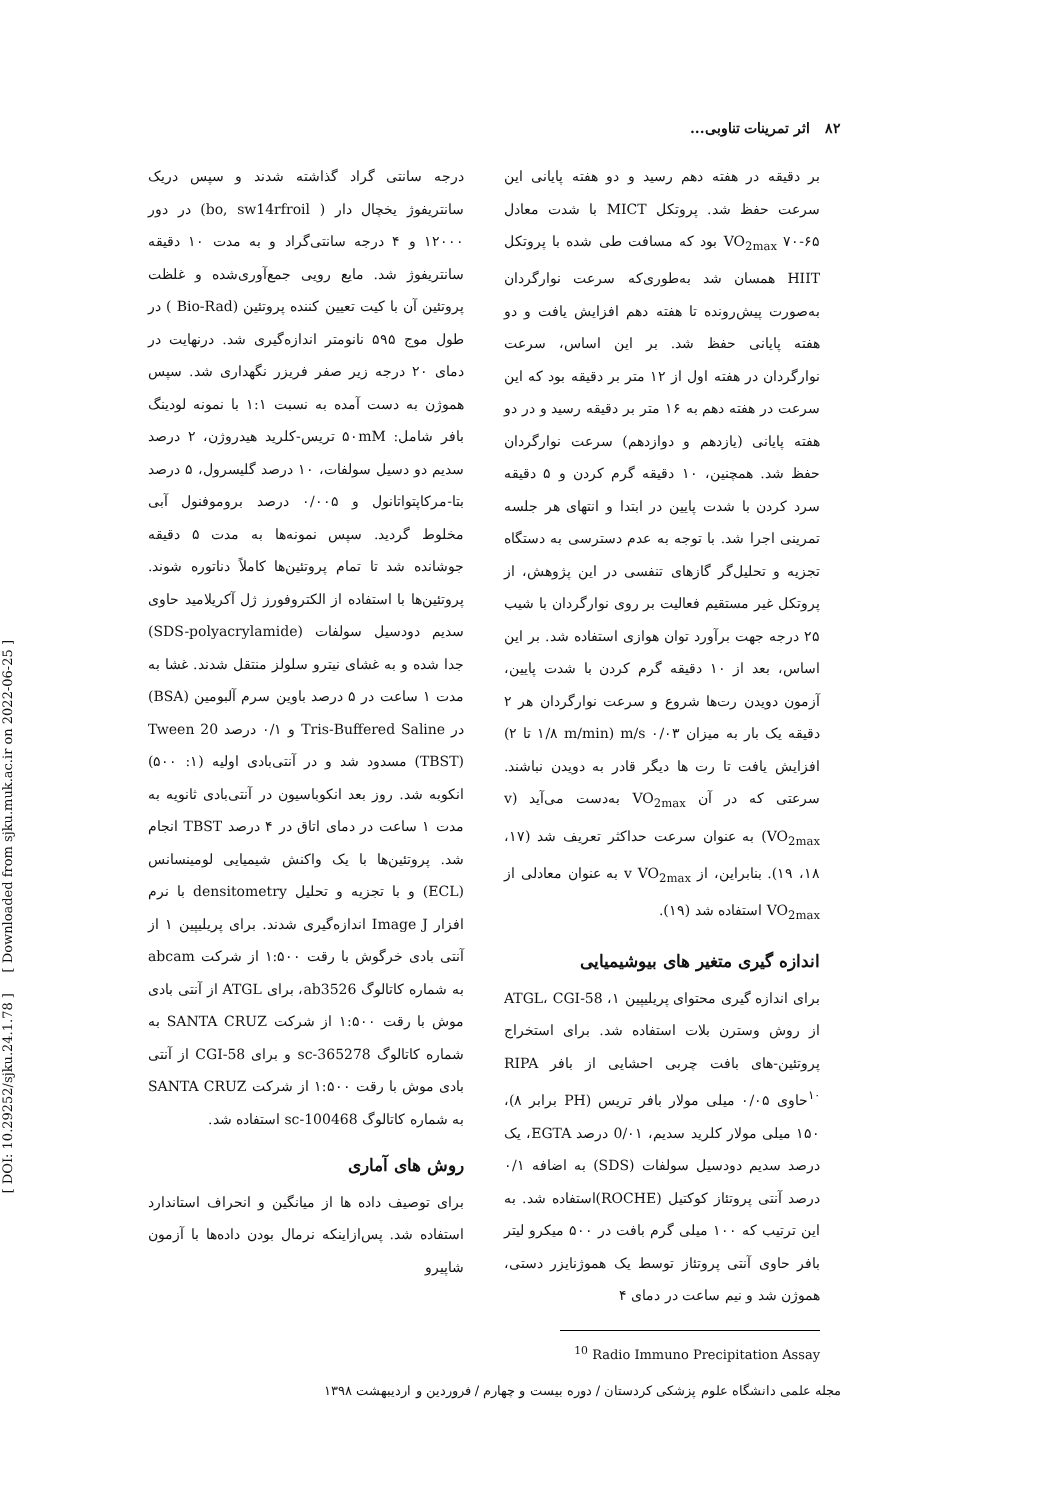[ DOI: 10.29252/sjku.24.1.78 ] [ Downloaded from sjku.muk.ac.ir on 2022-06-25 ]
۸۲ اثر تمرینات تناوبی...
بر دقیقه در هفته دهم رسید و دو هفته پایانی این سرعت حفظ شد. پروتکل MICT با شدت معادل ۶۵-۷۰ VO<sub>2max</sub> بود که مسافت طی شده با پروتکل HIIT همسان شد به‌طوری‌که سرعت نوارگردان به‌صورت پیش‌رونده تا هفته دهم افزایش یافت و دو هفته پایانی حفظ شد. بر این اساس، سرعت نوارگردان در هفته اول از ۱۲ متر بر دقیقه بود که این سرعت در هفته دهم به ۱۶ متر بر دقیقه رسید و در دو هفته پایانی (یازدهم و دوازدهم) سرعت نوارگردان حفظ شد. همچنین، ۱۰ دقیقه گرم کردن و ۵ دقیقه سرد کردن با شدت پایین در ابتدا و انتهای هر جلسه تمرینی اجرا شد. با توجه به عدم دسترسی به دستگاه تجزیه و تحلیل‌گر گازهای تنفسی در این پژوهش، از پروتکل غیر مستقیم فعالیت بر روی نوارگردان با شیب ۲۵ درجه جهت برآورد توان هوازی استفاده شد. بر این اساس، بعد از ۱۰ دقیقه گرم کردن با شدت پایین، آزمون دویدن رت‌ها شروع و سرعت نوارگردان هر ۲ دقیقه یک بار به میزان ۰/۰۳ m/s (۱/۸ m/min تا ۲) افزایش یافت تا رت ها دیگر قادر به دویدن نباشند. سرعتی که در آن VO<sub>2max</sub> به‌دست می‌آید (v VO<sub>2max</sub>) به عنوان سرعت حداکثر تعریف شد (۱۷، ۱۸، ۱۹). بنابراین، از v VO<sub>2max</sub> به عنوان معادلی از VO<sub>2max</sub> استفاده شد (۱۹).
اندازه گیری متغیر های بیوشیمیایی
برای اندازه گیری محتوای پریلیپین ۱، ATGL، CGI-58 از روش وسترن بلات استفاده شد. برای استخراج پروتئین-های بافت چربی احشایی از بافر RIPA <sup>۱۰</sup>حاوی ۰/۰۵ میلی مولار بافر تریس (PH برابر ۸)، ۱۵۰ میلی مولار کلرید سدیم، 0/۰۱ درصد EGTA، یک درصد سدیم دودسیل سولفات (SDS) به اضافه ۰/۱ درصد آنتی پروتئاز کوکتیل (ROCHE)استفاده شد. به این ترتیب که ۱۰۰ میلی گرم بافت در ۵۰۰ میکرو لیتر بافر حاوی آنتی پروتئاز توسط یک هموژنایزر دستی، هموژن شد و نیم ساعت در دمای ۴
<sup>10</sup> Radio Immuno Precipitation Assay
درجه سانتی گراد گذاشته شدند و سپس دریک سانتریفوژ یخچال دار ( bo, sw14rfroil) در دور ۱۲۰۰۰ و ۴ درجه سانتی‌گراد و به مدت ۱۰ دقیقه سانتریفوژ شد. مایع رویی جمع‌آوری‌شده و غلظت پروتئین آن با کیت تعیین کننده پروتئین (Bio-Rad ) در طول موج ۵۹۵ نانومتر اندازه‌گیری شد. درنهایت در دمای ۲۰ درجه زیر صفر فریزر نگهداری شد. سپس هموژن به دست آمده به نسبت ۱:۱ با نمونه لودینگ بافر شامل: ۵۰mM تریس-کلرید هیدروژن، ۲ درصد سدیم دو دسیل سولفات، ۱۰ درصد گلیسرول، ۵ درصد بتا-مرکاپتواتانول و ۰/۰۰۵ درصد بروموفنول آبی مخلوط گردید. سپس نمونه‌ها به مدت ۵ دقیقه جوشانده شد تا تمام پروتئین‌ها کاملاً دناتوره شوند. پروتئین‌ها با استفاده از الکتروفورز ژل آکریلامید حاوی سدیم دودسیل سولفات (SDS-polyacrylamide) جدا شده و به غشای نیترو سلولز منتقل شدند. غشا به مدت ۱ ساعت در ۵ درصد باوین سرم آلبومین (BSA) در Tris-Buffered Saline و ۰/۱ درصد Tween 20 (TBST) مسدود شد و در آنتی‌بادی اولیه (۱: ۵۰۰) انکوبه شد. روز بعد انکوباسیون در آنتی‌بادی ثانویه به مدت ۱ ساعت در دمای اتاق در ۴ درصد TBST انجام شد. پروتئین‌ها با یک واکنش شیمیایی لومینسانس (ECL) و با تجزیه و تحلیل densitometry با نرم افزار Image J اندازه‌گیری شدند. برای پریلیپین ۱ از آنتی بادی خرگوش با رقت ۱:۵۰۰ از شرکت abcam به شماره کاتالوگ ab3526، برای ATGL از آنتی بادی موش با رقت ۱:۵۰۰ از شرکت SANTA CRUZ به شماره کاتالوگ sc-365278 و برای CGI-58 از آنتی بادی موش با رقت ۱:۵۰۰ از شرکت SANTA CRUZ به شماره کاتالوگ sc-100468 استفاده شد.
روش های آماری
برای توصیف داده ها از میانگین و انحراف استاندارد استفاده شد. پس‌ازاینکه نرمال بودن داده‌ها با آزمون شاپیرو
مجله علمی دانشگاه علوم پزشکی کردستان / دوره بیست و چهارم / فروردین و اردیبهشت ۱۳۹۸